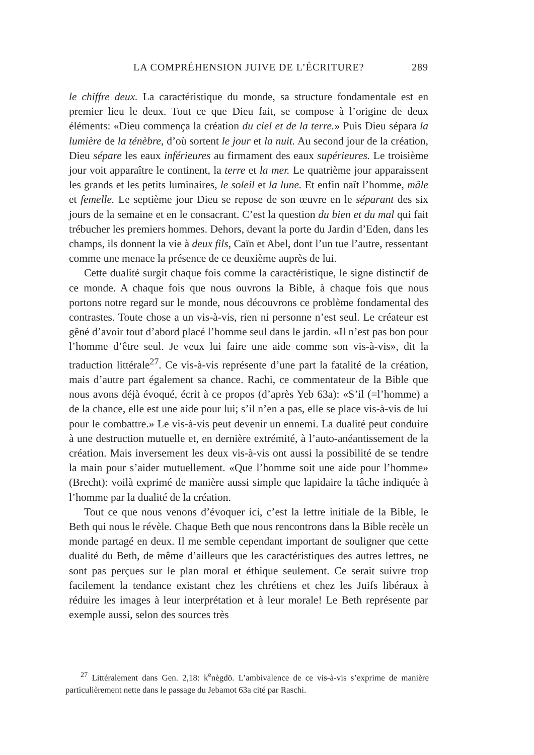LA COMPRÉHENSION JUIVE DE L’ÉCRITURE? 289
le chiffre deux. La caractéristique du monde, sa structure fondamentale est en premier lieu le deux. Tout ce que Dieu fait, se compose à l’origine de deux éléments: «Dieu commença la création du ciel et de la terre.» Puis Dieu sépara la lumière de la ténèbre, d’où sortent le jour et la nuit. Au second jour de la création, Dieu sépare les eaux inférieures au firmament des eaux supérieures. Le troisième jour voit apparaître le continent, la terre et la mer. Le quatrième jour apparaissent les grands et les petits luminaires, le soleil et la lune. Et enfin naît l’homme, mâle et femelle. Le septième jour Dieu se repose de son œuvre en le séparant des six jours de la semaine et en le consacrant. C’est la question du bien et du mal qui fait trébucher les premiers hommes. Dehors, devant la porte du Jardin d’Eden, dans les champs, ils donnent la vie à deux fils, Caïn et Abel, dont l’un tue l’autre, ressentant comme une menace la présence de ce deuxième auprès de lui.
Cette dualité surgit chaque fois comme la caractéristique, le signe distinctif de ce monde. A chaque fois que nous ouvrons la Bible, à chaque fois que nous portons notre regard sur le monde, nous découvrons ce problème fondamental des contrastes. Toute chose a un vis-à-vis, rien ni personne n’est seul. Le créateur est gêné d’avoir tout d’abord placé l’homme seul dans le jardin. «Il n’est pas bon pour l’homme d’être seul. Je veux lui faire une aide comme son vis-à-vis», dit la traduction littérale<sup>27</sup>. Ce vis-à-vis représente d’une part la fatalité de la création, mais d’autre part également sa chance. Rachi, ce commentateur de la Bible que nous avons déjà évoqué, écrit à ce propos (d’après Yeb 63a): «S’il (=l’homme) a de la chance, elle est une aide pour lui; s’il n’en a pas, elle se place vis-à-vis de lui pour le combattre.» Le vis-à-vis peut devenir un ennemi. La dualité peut conduire à une destruction mutuelle et, en dernière extrémité, à l’auto-anéantissement de la création. Mais inversement les deux vis-à-vis ont aussi la possibilité de se tendre la main pour s’aider mutuellement. «Que l’homme soit une aide pour l’homme» (Brecht): voilà exprimé de manière aussi simple que lapidaire la tâche indiquée à l’homme par la dualité de la création.
Tout ce que nous venons d’évoquer ici, c’est la lettre initiale de la Bible, le Beth qui nous le révèle. Chaque Beth que nous rencontrons dans la Bible recèle un monde partagé en deux. Il me semble cependant important de souligner que cette dualité du Beth, de même d’ailleurs que les caractéristiques des autres lettres, ne sont pas perçues sur le plan moral et éthique seulement. Ce serait suivre trop facilement la tendance existant chez les chrétiens et chez les Juifs libéraux à réduire les images à leur interprétation et à leur morale! Le Beth représente par exemple aussi, selon des sources très
<sup>27</sup> Littéralement dans Gen. 2,18: k<sup>e</sup>nègdō. L’ambivalence de ce vis-à-vis s’exprime de manière particulièrement nette dans le passage du Jebamot 63a cité par Raschi.